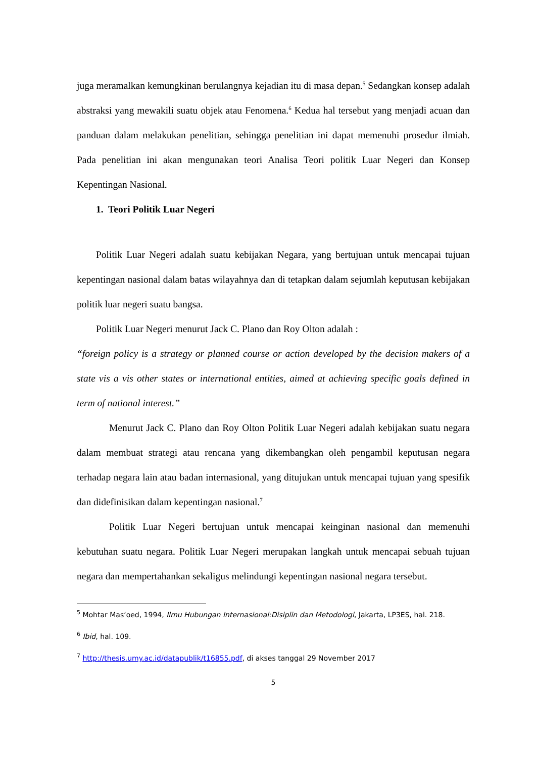juga meramalkan kemungkinan berulangnya kejadian itu di masa depan.<sup>5</sup> Sedangkan konsep adalah abstraksi yang mewakili suatu objek atau Fenomena.<sup>6</sup> Kedua hal tersebut yang menjadi acuan dan panduan dalam melakukan penelitian, sehingga penelitian ini dapat memenuhi prosedur ilmiah. Pada penelitian ini akan mengunakan teori Analisa Teori politik Luar Negeri dan Konsep Kepentingan Nasional.
1. Teori Politik Luar Negeri
Politik Luar Negeri adalah suatu kebijakan Negara, yang bertujuan untuk mencapai tujuan kepentingan nasional dalam batas wilayahnya dan di tetapkan dalam sejumlah keputusan kebijakan politik luar negeri suatu bangsa.
Politik Luar Negeri menurut Jack C. Plano dan Roy Olton adalah :
“foreign policy is a strategy or planned course or action developed by the decision makers of a state vis a vis other states or international entities, aimed at achieving specific goals defined in term of national interest.”
Menurut Jack C. Plano dan Roy Olton Politik Luar Negeri adalah kebijakan suatu negara dalam membuat strategi atau rencana yang dikembangkan oleh pengambil keputusan negara terhadap negara lain atau badan internasional, yang ditujukan untuk mencapai tujuan yang spesifik dan didefinisikan dalam kepentingan nasional.<sup>7</sup>
Politik Luar Negeri bertujuan untuk mencapai keinginan nasional dan memenuhi kebutuhan suatu negara. Politik Luar Negeri merupakan langkah untuk mencapai sebuah tujuan negara dan mempertahankan sekaligus melindungi kepentingan nasional negara tersebut.
<sup>5</sup> Mohtar Mas‘oed, 1994, Ilmu Hubungan Internasional:Disiplin dan Metodologi, Jakarta, LP3ES, hal. 218.
<sup>6</sup> Ibid, hal. 109.
<sup>7</sup> http://thesis.umy.ac.id/datapublik/t16855.pdf, di akses tanggal 29 November 2017
5